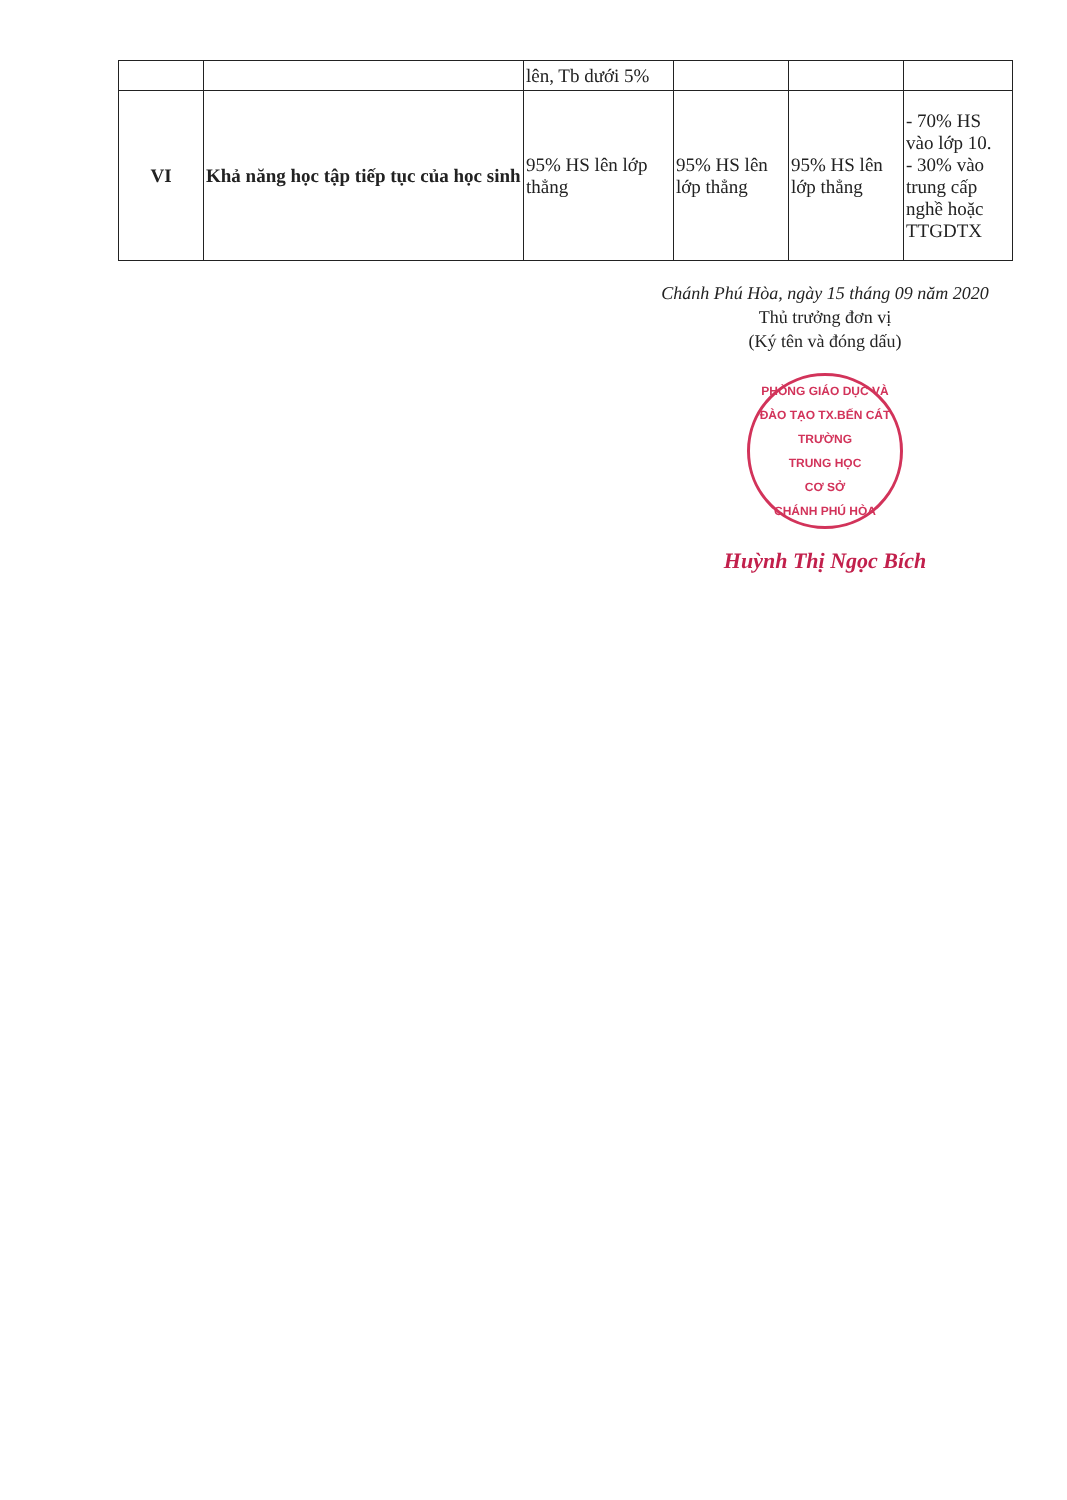| | | lên, Tb dưới 5% | | | |
| VI | Khả năng học tập tiếp tục của học sinh | 95% HS lên lớp thẳng | 95% HS lên lớp thẳng | 95% HS lên lớp thẳng | - 70% HS vào lớp 10. - 30% vào trung cấp nghề hoặc TTGDTX |
Chánh Phú Hòa, ngày 15 tháng 09 năm 2020
Thủ trưởng đơn vị
(Ký tên và đóng dấu)
PHÒNG GIÁO DỤC VÀ ĐÀO TẠO TX.BẾN CÁT
TRƯỜNG
TRUNG HỌC
CƠ SỞ
CHÁNH PHÚ HÒA
Huỳnh Thị Ngọc Bích